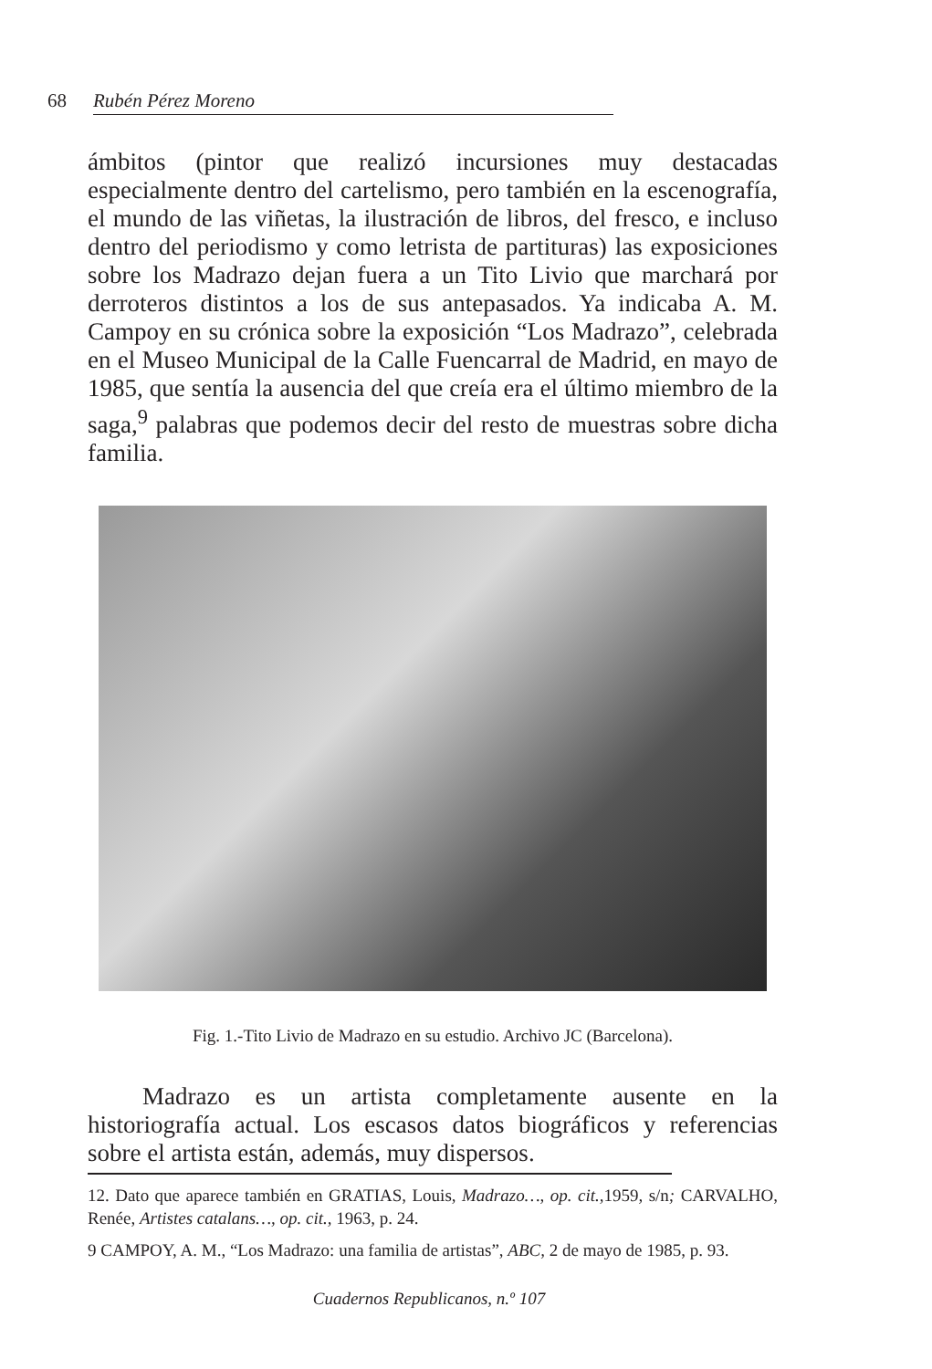68 Rubén Pérez Moreno
ámbitos (pintor que realizó incursiones muy destacadas especialmente dentro del cartelismo, pero también en la escenografía, el mundo de las viñetas, la ilustración de libros, del fresco, e incluso dentro del periodismo y como letrista de partituras) las exposiciones sobre los Madrazo dejan fuera a un Tito Livio que marchará por derroteros distintos a los de sus antepasados. Ya indicaba A. M. Campoy en su crónica sobre la exposición “Los Madrazo”, celebrada en el Museo Municipal de la Calle Fuencarral de Madrid, en mayo de 1985, que sentía la ausencia del que creía era el último miembro de la saga,<sup>9</sup> palabras que podemos decir del resto de muestras sobre dicha familia.
Fig. 1.-Tito Livio de Madrazo en su estudio. Archivo JC (Barcelona).
Madrazo es un artista completamente ausente en la historiografía actual. Los escasos datos biográficos y referencias sobre el artista están, además, muy dispersos.
12. Dato que aparece también en GRATIAS, Louis, Madrazo…, op. cit., 1959, s/n; CARVALHO, Renée, Artistes catalans…, op. cit., 1963, p. 24.
9 CAMPOY, A. M., “Los Madrazo: una familia de artistas”, ABC, 2 de mayo de 1985, p. 93.
Cuadernos Republicanos, n.º 107